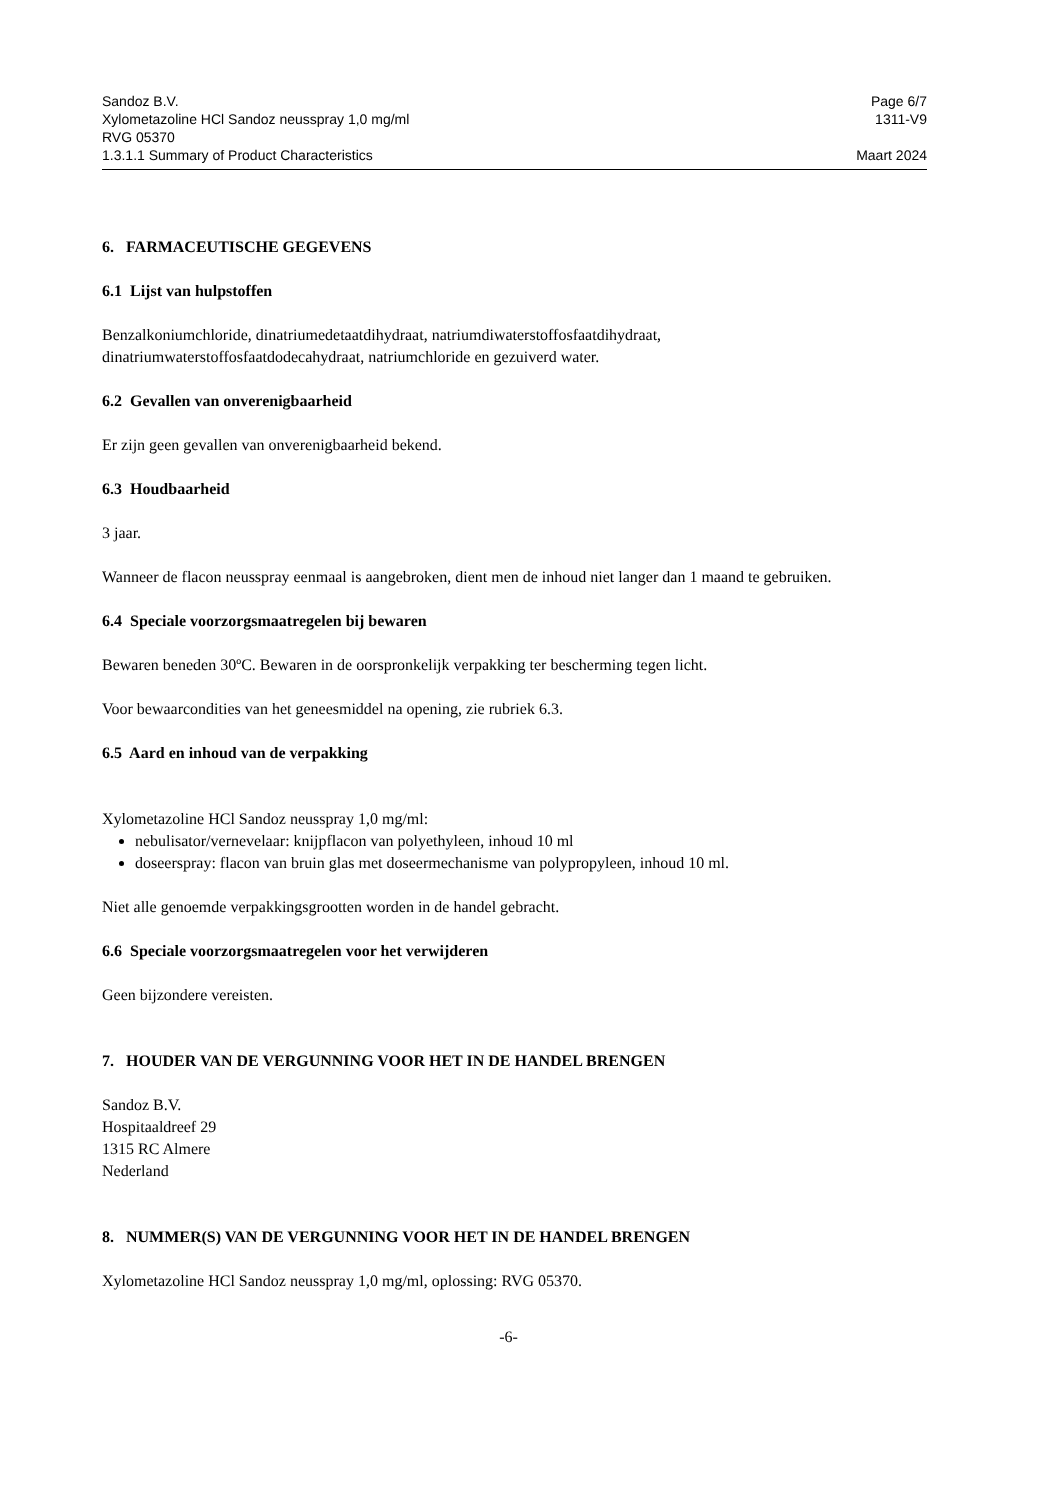Sandoz B.V. Page 6/7
Xylometazoline HCl Sandoz neusspray 1,0 mg/ml 1311-V9
RVG 05370
1.3.1.1 Summary of Product Characteristics Maart 2024
6. FARMACEUTISCHE GEGEVENS
6.1 Lijst van hulpstoffen
Benzalkoniumchloride, dinatriumedetaatdihydraat, natriumdiwaterstoffosfaatdihydraat, dinatriumwaterstoffosfaatdodecahydraat, natriumchloride en gezuiverd water.
6.2 Gevallen van onverenigbaarheid
Er zijn geen gevallen van onverenigbaarheid bekend.
6.3 Houdbaarheid
3 jaar.
Wanneer de flacon neusspray eenmaal is aangebroken, dient men de inhoud niet langer dan 1 maand te gebruiken.
6.4 Speciale voorzorgsmaatregelen bij bewaren
Bewaren beneden 30ºC. Bewaren in de oorspronkelijk verpakking ter bescherming tegen licht.
Voor bewaarcondities van het geneesmiddel na opening, zie rubriek 6.3.
6.5 Aard en inhoud van de verpakking
Xylometazoline HCl Sandoz neusspray 1,0 mg/ml:
nebulisator/vernevelaar: knijpflacon van polyethyleen, inhoud 10 ml
doseerspray: flacon van bruin glas met doseermechanisme van polypropyleen, inhoud 10 ml.
Niet alle genoemde verpakkingsgrootten worden in de handel gebracht.
6.6 Speciale voorzorgsmaatregelen voor het verwijderen
Geen bijzondere vereisten.
7. HOUDER VAN DE VERGUNNING VOOR HET IN DE HANDEL BRENGEN
Sandoz B.V.
Hospitaaldreef 29
1315 RC Almere
Nederland
8. NUMMER(S) VAN DE VERGUNNING VOOR HET IN DE HANDEL BRENGEN
Xylometazoline HCl Sandoz neusspray 1,0 mg/ml, oplossing: RVG 05370.
-6-